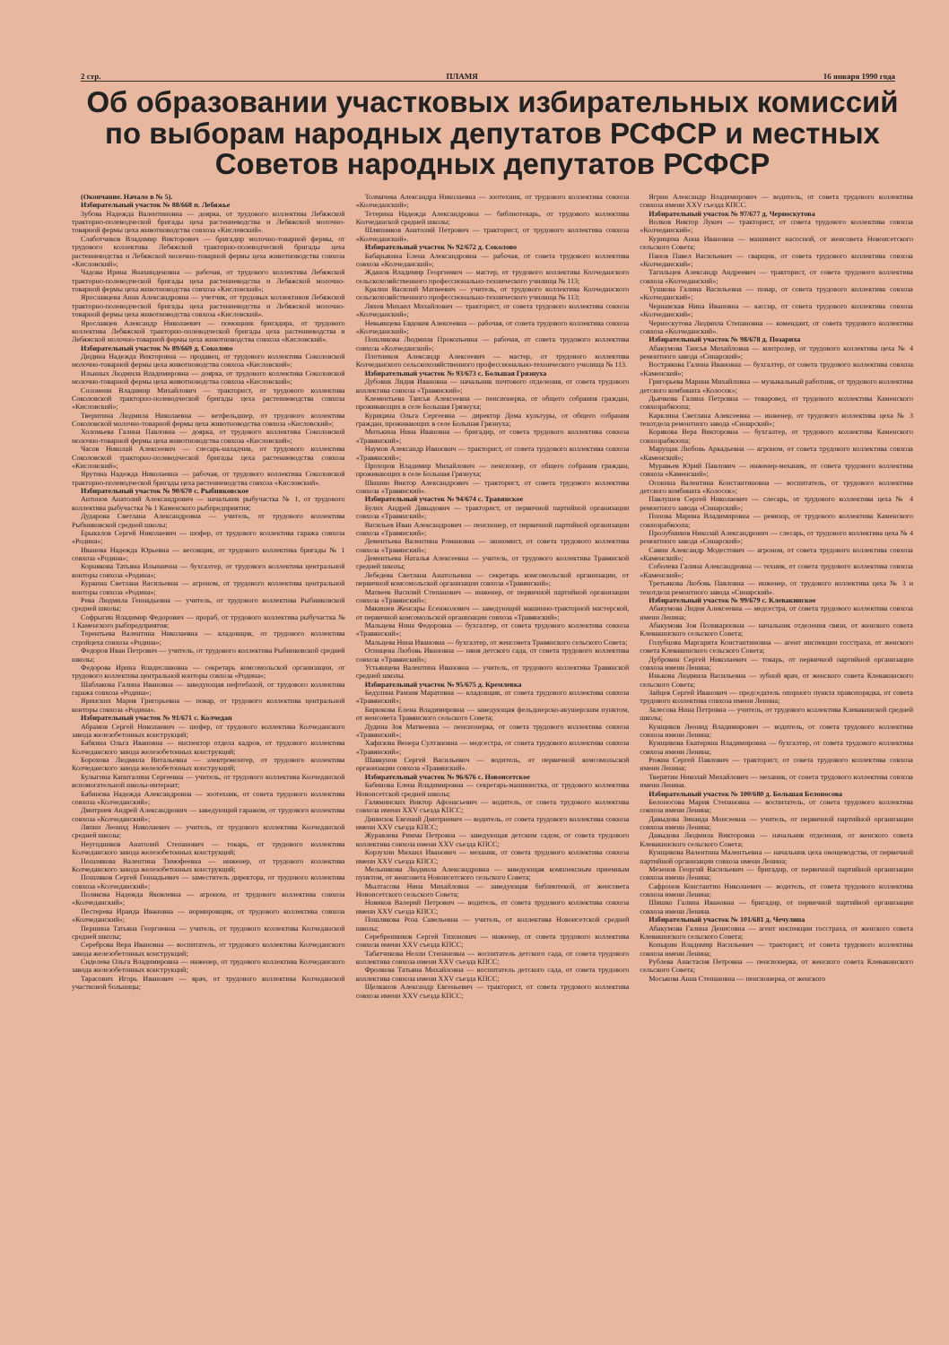2 стр. ПЛАМЯ 16 января 1990 года
Об образовании участковых избирательных комиссий по выборам народных депутатов РСФСР и местных Советов народных депутатов РСФСР
(Окончание. Начало в № 5).
Избирательный участок № 88/668 п. Лебяжье
Зубова Надежда Валентиновна — доярка, от трудового коллектива Лебяжской тракторно-полеводческой бригады цеха растениеводства и Лебяжской молочно-товарной фермы цеха животноводства совхоза «Кисловский».
Слаботчиков Владимир Викторович — бригадир молочно-товарной фермы, от трудового коллектива Лебяжской тракторно-полеводческой бригады цеха растениеводства и Лебяжской молочно-товарной фермы цеха животноводства совхоза «Кисловский»;
Чадова Ирина Янахинденовна — рабочая, от трудового коллектива Лебяжской тракторно-полеводческой бригады цеха растениеводства и Лебяжской молочно-товарной фермы цеха животноводства совхоза «Кисловский»;
Ярославцева Анна Александровна — учетчик, от трудовых коллективов Лебяжской тракторно-полеводческой бригады цеха растениеводства и Лебяжской молочно-товарной фермы цеха животноводства совхоза «Кисловский».
Ярославцев Александр Николаевич — помощник бригадира, от трудового коллектива Лебяжской тракторно-полеводческой бригады цеха растениеводства и Лебяжской молочно-товарной фермы цеха животноводства совхоза «Кисловский».
Избирательный участок № 89/669 д. Соколово
Дюдина Надежда Викторовна — продавец, от трудового коллектива Соколовской молочно-товарной фермы цеха животноводства совхоза «Кисловский»;
Ильиных Людмила Владимировна — доярка, от трудового коллектива Соколовской молочно-товарной фермы цеха животноводства совхоза «Кисловский»;
Соломеин Владимир Михайлович — тракторист, от трудового коллектива Соколовской тракторно-полеводческой бригады цеха растениеводства совхоза «Кисловский»;
Тверитина Людмила Николаевна — ветфельдшер, от трудового коллектива Соколовской молочно-товарной фермы цеха животноводства совхоза «Кисловский»;
Холомьева Галина Павловна — доярка, от трудового коллектива Соколовской молочно-товарной фермы цеха животноводства совхоза «Кисловский»;
Часов Николай Алексеевич — слесарь-наладчик, от трудового коллектива Соколовской тракторно-полеводческой бригады цеха растениеводства совхоза «Кисловский»;
Ярутина Надежда Николаевна — рабочая, от трудового коллектива Соколовской тракторно-полеводческой бригады цеха растениеводства совхоза «Кисловский».
Избирательный участок № 90/670 с. Рыбниковское
Антонов Анатолий Александрович — начальник рыбучастка № 1, от трудового коллектива рыбучастка № 1 Каменского рыбпредприятия;
Дударова Светлана Александровна — учитель, от трудового коллектива Рыбниковской средней школы;
Ерыкалов Сергей Николаевич — шофер, от трудового коллектива гаража совхоза «Родина»;
Иванова Надежда Юрьевна — весовщик, от трудового коллектива бригады № 1 совхоза «Родина»;
Корнякова Татьяна Ильинична — бухгалтер, от трудового коллектива центральной конторы совхоза «Родина»;
Куркина Светлана Васильевна — агроном, от трудового коллектива центральной конторы совхоза «Родина»;
Рева Людмила Геннадьевна — учитель, от трудового коллектива Рыбниковской средней школы;
Софрыгин Владимир Федорович — прораб, от трудового коллектива рыбучастка № 1 Каменского рыбпредприятия;
Терентьева Валентина Николаевна — кладовщик, от трудового коллектива стройцеха совхоза «Родина»;
Федоров Иван Петрович — учитель, от трудового коллектива Рыбниковской средней школы;
Федорова Ирина Владиславовна — секретарь комсомольской организации, от трудового коллектива центральной конторы совхоза «Родина»;
Шаблакова Галина Ивановна — заведующая нефтебазой, от трудового коллектива гаража совхоза «Родина»;
Яринских Мария Григорьевна — повар, от трудового коллектива центральной конторы совхоза «Родина».
Избирательный участок № 91/671 с. Колчедан
Абрамов Сергей Николаевич — шофер, от трудового коллектива Колчеданского завода железобетонных конструкций;
Бабкина Ольга Ивановна — инспектор отдела кадров, от трудового коллектива Колчеданского завода железобетонных конструкций;
Борохова Людмила Витальевна — электромонтер, от трудового коллектива Колчеданского завода железобетонных конструкций;
Булыгина Капиталина Сергеевна — учитель, от трудового коллектива Колчеданской вспомогательной школы-интернат;
Бабинова Надежда Александровна — зоотехник, от совета трудового коллектива совхоза «Колчеданский»;
Дмитриев Андрей Александрович — заведующий гаражом, от трудового коллектива совхоза «Колчеданский»;
Ляпин Леонид Николаевич — учитель, от трудового коллектива Колчеданской средней школы;
Неугодников Анатолий Степанович — токарь, от трудового коллектива Колчеданского завода железобетонных конструкций;
Пошлякова Валентина Тимофеевна — инженер, от трудового коллектива Колчеданского завода железобетонных конструкций;
Пошляков Сергей Геннадьевич — заместитель директора, от трудового коллектива совхоза «Колчеданский»;
Полякова Надежда Яковлевна — агроном, от трудового коллектива совхоза «Колчеданский»;
Пестерева Ираида Ивановна — нормировщик, от трудового коллектива совхоза «Колчеданский»;
Першина Татьяна Георгиевна — учитель, от трудового коллектива Колчеданской средней школы;
Сереброва Вера Ивановна — воспитатель, от трудового коллектива Колчеданского завода железобетонных конструкций;
Сиделева Ольга Владимировна — инженер, от трудового коллектива Колчеданского завода железобетонных конструкций;
Тарасович Игорь Иванович — врач, от трудового коллектива Колчеданской участковой больницы;
Толмачева Александра Николаевна — зоотехник, от трудового коллектива совхоза «Колчеданский»;
Тетерина Надежда Александровна — библиотекарь, от трудового коллектива Колчеданской средней школы;
Шляпников Анатолий Петрович — тракторист, от трудового коллектива совхоза «Колчеданский».
Избирательный участок № 92/672 д. Соколово
Бабарыкина Елена Александровна — рабочая, от совета трудового коллектива совхоза «Колчеданский»;
Жданов Владимир Георгиевич — мастер, от трудового коллектива Колчеданского сельскохозяйственного профессионально-технического училища № 113;
Кралин Василий Матвеевич — учитель, от трудового коллектива Колчеданского сельскохозяйственного профессионально-технического училища № 113;
Ляхов Михаил Михайлович — тракторист, от совета трудового коллектива совхоза «Колчеданский»;
Невьянцева Евдокия Алексеевна — рабочая, от совета трудового коллектива совхоза «Колчеданский»;
Пошлякова Людмила Прокопьевна — рабочая, от совета трудового коллектива совхоза «Колчеданский»;
Плотников Александр Алексеевич — мастер, от трудового коллектива Колчеданского сельскохозяйственного профессионально-технического училища № 113.
Избирательный участок № 93/673 с. Большая Грязнуха
Дубовик Лидия Ивановна — начальник почтового отделения, от совета трудового коллектива совхоза «Травянский»;
Клементьева Таисья Алексеевна — пенсионерка, от общего собрания граждан, проживающих в селе Большая Грязнуха;
Курицина Ольга Сергеевна — директор Дома культуры, от общего собрания граждан, проживающих в селе Большая Грязнуха;
Митькина Нина Ивановна — бригадир, от совета трудового коллектива совхоза «Травянский»;
Наумов Александр Иванович — тракторист, от совета трудового коллектива совхоза «Травянский»;
Прохоров Владимир Михайлович — пенсионер, от общего собрания граждан, проживающих в селе Большая Грязнуха;
Шишин Виктор Александрович — тракторист, от совета трудового коллектива совхоза «Травянский».
Избирательный участок № 94/674 с. Травянское
Булих Андрей Давыдович — тракторист, от первичной партийной организации совхоза «Травянский»;
Васильев Иван Александрович — пенсионер, от первичной партийной организации совхоза «Травянский»;
Дементьева Валентина Романовна — экономист, от совета трудового коллектива совхоза «Травянский»;
Дементьева Наталья Алексеевна — учитель, от трудового коллектива Травянской средней школы;
Лебедева Светлана Анатольевна — секретарь комсомольской организации, от первичной комсомольской организации совхоза «Травянский»;
Матвеев Василий Степанович — инженер, от первичной партийной организации совхоза «Травянский»;
Мякишев Женсары Есенжолович — заведующий машинно-тракторной мастерской, от первичной комсомольской организации совхоза «Травянский»;
Мальцева Нина Федоровна — бухгалтер, от совета трудового коллектива совхоза «Травянский»;
Мальцева Нина Ивановна — бухгалтер, от женсовета Травянского сельского Совета;
Осинцева Любовь Ивановна — няня детского сада, от совета трудового коллектива совхоза «Травянский»;
Устьянцева Валентина Ивановна — учитель, от трудового коллектива Травянской средней школы.
Избирательный участок № 95/675 д. Кремлевка
Бедулина Рамзия Маратовна — кладовщик, от совета трудового коллектива совхоза «Травянский»;
Бирюкова Елена Владимировна — заведующая фельдшерско-акушерским пунктом, от женсовета Травянского сельского Совета;
Дудина Зоя Матвеевна — пенсионерка, от совета трудового коллектива совхоза «Травянский»;
Хафизова Венера Султановна — медсестра, от совета трудового коллектива совхоза «Травянский»;
Шавкунов Сергей Васильевич — водитель, от первичной комсомольской организации совхоза «Травянский».
Избирательный участок № 96/676 с. Новоисетское
Бабинова Елена Владимировна — секретарь-машинистка, от трудового коллектива Новоисетской средней школы;
Галяминских Виктор Афонасьевич — водитель, от совета трудового коллектива совхоза имени XXV съезда КПСС;
Динисюк Евгений Дмитриевич — водитель, от совета трудового коллектива совхоза имени XXV съезда КПСС;
Журавлева Римма Петровна — заведующая детским садом, от совета трудового коллектива совхоза имени XXV съезда КПСС;
Корзухин Михаил Иванович — механик, от совета трудового коллектива совхоза имени XXV съезда КПСС;
Мельникова Людмила Александровна — заведующая комплексным приемным пунктом, от женсовета Новоисетского сельского Совета;
Мылтасова Нина Михайловна — заведующая библиотекой, от женсовета Новоисетского сельского Совета;
Новиков Валерий Петрович — водитель, от совета трудового коллектива совхоза имени XXV съезда КПСС;
Пошлякова Роза Савельевна — учитель, от коллектива Новоисетской средней школы;
Серебренников Сергей Тихонович — инженер, от совета трудового коллектива совхоза имени XXV съезда КПСС;
Табатчикова Нелли Степановна — воспитатель детского сада, от совета трудового коллектива совхоза имени XXV съезда КПСС;
Фролкова Татьяна Михайловна — воспитатель детского сада, от совета трудового коллектива совхоза имени XXV съезда КПСС;
Щелканов Александр Евгеньевич — тракторист, от совета трудового коллектива совхоза имени XXV съезда КПСС;
Ягрин Александр Владимирович — водитель, от совета трудового коллектива совхоза имени XXV съезда КПСС.
Избирательный участок № 97/677 д. Черноскутова
Волков Виктор Лукич — тракторист, от совета трудового коллектива совхоза «Колчеданский»;
Курицина Анна Ивановна — машинист насосной, от женсовета Новоисетского сельского Совета;
Панов Павел Васильевич — сварщик, от совета трудового коллектива совхоза «Колчеданский»;
Тагильцев Александр Андреевич — тракторист, от совета трудового коллектива совхоза «Колчеданский»;
Тушкова Галина Васильевна — повар, от совета трудового коллектива совхоза «Колчеданский»;
Чернавская Нина Ивановна — кассир, от совета трудового коллектива совхоза «Колчеданский»;
Черноскутова Людмила Степановна — комендант, от совета трудового коллектива совхоза «Колчеданский».
Избирательный участок № 98/678 д. Позариха
Абакумова Таисья Михайловна — контролер, от трудового коллектива цеха № 4 ремонтного завода «Синарский»;
Вострякова Галина Ивановна — бухгалтер, от совета трудового коллектива совхоза «Каменский»;
Григорьева Марина Михайловна — музыкальный работник, от трудового коллектива детского комбината «Колосок»;
Дьячкова Галина Петровна — товаровед, от трудового коллектива Каменского совхозрабкоопа;
Карклина Светлана Алексеевна — инженер, от трудового коллектива цеха № 3 техотдела ремонтного завода «Синарский»;
Корякова Вера Викторовна — бухгалтер, от трудового коллектива Каменского совхозрабкоопа;
Марущак Любовь Аркадьевна — агроном, от совета трудового коллектива совхоза «Каменский»;
Муравьев Юрий Павлович — инженер-механик, от совета трудового коллектива совхоза «Каменский»;
Осокина Валентина Константиновна — воспитатель, от трудового коллектива детского комбината «Колосок»;
Павлушев Сергей Николаевич — слесарь, от трудового коллектива цеха № 4 ремонтного завода «Синарский»;
Попова Марина Владимировна — ревизор, от трудового коллектива Каменского совхозрабкоопа;
Пролубников Николай Александрович — слесарь, от трудового коллектива цеха № 4 ремонтного завода «Синарский»;
Савин Александр Модестович — агроном, от совета трудового коллектива совхоза «Каменский»;
Соболева Галина Александровна — техник, от совета трудового коллектива совхоза «Каменский»;
Третьякова Любовь Павловна — инженер, от трудового коллектива цеха № 3 и техотдела ремонтного завода «Синарский».
Избирательный участок № 99/679 с. Клевакинское
Абакумова Лидия Алексеевна — медсестра, от совета трудового коллектива совхоза имени Ленина;
Абакумова Зоя Поликарповна — начальник отделения связи, от женского совета Клевакинского сельского Совета;
Голубцова Маргарита Константиновна — агент инспекции госстраха, от женского совета Клевакинского сельского Совета;
Дубровин Сергей Николаевич — токарь, от первичной партийной организации совхоза имени Ленина;
Инькова Людмила Васильевна — зубной врач, от женского совета Клевакинского сельского Совета;
Зайцев Сергей Иванович — председатель опорного пункта правопорядка, от совета трудового коллектива совхоза имени Ленина;
Залесова Нина Петровна — учитель, от трудового коллектива Клевакинской средней школы;
Кунщиков Леонид Владимирович — водитель, от совета трудового коллектива совхоза имени Ленина;
Кунщикова Екатерина Владимировна — бухгалтер, от совета трудового коллектива совхоза имени Ленина;
Рожин Сергей Павлович — тракторист, от совета трудового коллектива совхоза имени Ленина;
Тверитин Николай Михайлович — механик, от совета трудового коллектива совхоза имени Ленина.
Избирательный участок № 100/680 д. Большая Белоносова
Белоносова Мария Степановна — воспитатель, от совета трудового коллектива совхоза имени Ленина;
Давыдова Зинаида Моисеевна — учитель, от первичной партийной организации совхоза имени Ленина;
Давыдова Людмила Викторовна — начальник отделения, от женского совета Клевакинского сельского Совета;
Кунщикова Валентина Малентьевна — начальник цеха овощеводства, от первичной партийной организации совхоза имени Ленина;
Мезенов Георгий Васильевич — бригадир, от первичной партийной организации совхоза имени Ленина;
Сафронов Константин Николаевич — водитель, от совета трудового коллектива совхоза имени Ленина;
Шишко Галина Ивановна — бригадир, от первичной партийной организации совхоза имени Ленина.
Избирательный участок № 101/681 д. Чечулина
Абакумова Галина Денисовна — агент инспекции госстраха, от женского совета Клевакинского сельского Совета;
Копырин Владимир Васильевич — тракторист, от совета трудового коллектива совхоза имени Ленина;
Рублева Анастасия Петровна — пенсионерка, от женского совета Клевакинского сельского Совета;
Моськова Анна Степановна — пенсионерка, от женского